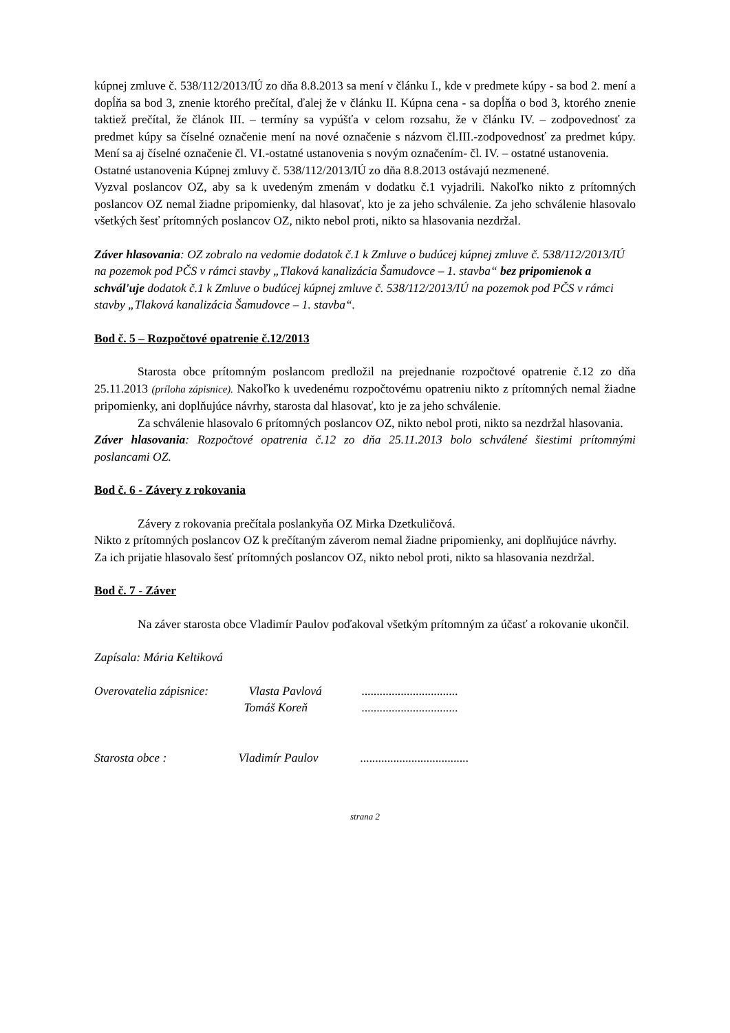kúpnej zmluve č. 538/112/2013/IÚ zo dňa 8.8.2013 sa mení v článku I., kde v predmete kúpy - sa bod 2. mení a dopĺňa sa bod 3, znenie ktorého prečítal, ďalej že v článku II. Kúpna cena - sa dopĺňa o bod 3, ktorého znenie taktiež prečítal, že článok III. – termíny sa vypúšťa v celom rozsahu, že v článku IV. – zodpovednosť za predmet kúpy sa číselné označenie mení na nové označenie s názvom čl.III.-zodpovednosť za predmet kúpy. Mení sa aj číselné označenie čl. VI.-ostatné ustanovenia s novým označením- čl. IV. – ostatné ustanovenia.
Ostatné ustanovenia Kúpnej zmluvy č. 538/112/2013/IÚ zo dňa 8.8.2013 ostávajú nezmenené.
Vyzval poslancov OZ, aby sa k uvedeným zmenám v dodatku č.1 vyjadrili. Nakoľko nikto z prítomných poslancov OZ nemal žiadne pripomienky, dal hlasovať, kto je za jeho schválenie. Za jeho schválenie hlasovalo všetkých šesť prítomných poslancov OZ, nikto nebol proti, nikto sa hlasovania nezdržal.
Záver hlasovania: OZ zobralo na vedomie dodatok č.1 k Zmluve o budúcej kúpnej zmluve č. 538/112/2013/IÚ na pozemok pod PČS v rámci stavby „Tlaková kanalizácia Šamudovce – 1. stavba“ bez pripomienok a schvál'uje dodatok č.1 k Zmluve o budúcej kúpnej zmluve č. 538/112/2013/IÚ na pozemok pod PČS v rámci stavby „Tlaková kanalizácia Šamudovce – 1. stavba“.
Bod č. 5 – Rozpočtové opatrenie č.12/2013
Starosta obce prítomným poslancom predložil na prejednanie rozpočtové opatrenie č.12 zo dňa 25.11.2013 (príloha zápisnice). Nakoľko k uvedenému rozpočtovému opatreniu nikto z prítomných nemal žiadne pripomienky, ani doplňujúce návrhy, starosta dal hlasovať, kto je za jeho schválenie.
Za schválenie hlasovalo 6 prítomných poslancov OZ, nikto nebol proti, nikto sa nezdržal hlasovania.
Záver hlasovania: Rozpočtové opatrenia č.12 zo dňa 25.11.2013 bolo schválené šiestimi prítomnými poslancami OZ.
Bod č. 6 - Závery z rokovania
Závery z rokovania prečítala poslankyňa OZ Mirka Dzetkuličová.
Nikto z prítomných poslancov OZ k prečítaným záverom nemal žiadne pripomienky, ani doplňujúce návrhy.
Za ich prijatie hlasovalo šesť prítomných poslancov OZ, nikto nebol proti, nikto sa hlasovania nezdržal.
Bod č. 7 - Záver
Na záver starosta obce Vladimír Paulov poďakoval všetkým prítomným za účasť a rokovanie ukončil.
Zapísala: Mária Keltiková
Overovatelia zápisnice: Vlasta Pavlová ................................
Tomáš Koreň ................................
Starosta obce : Vladimír Paulov ....................................
strana 2